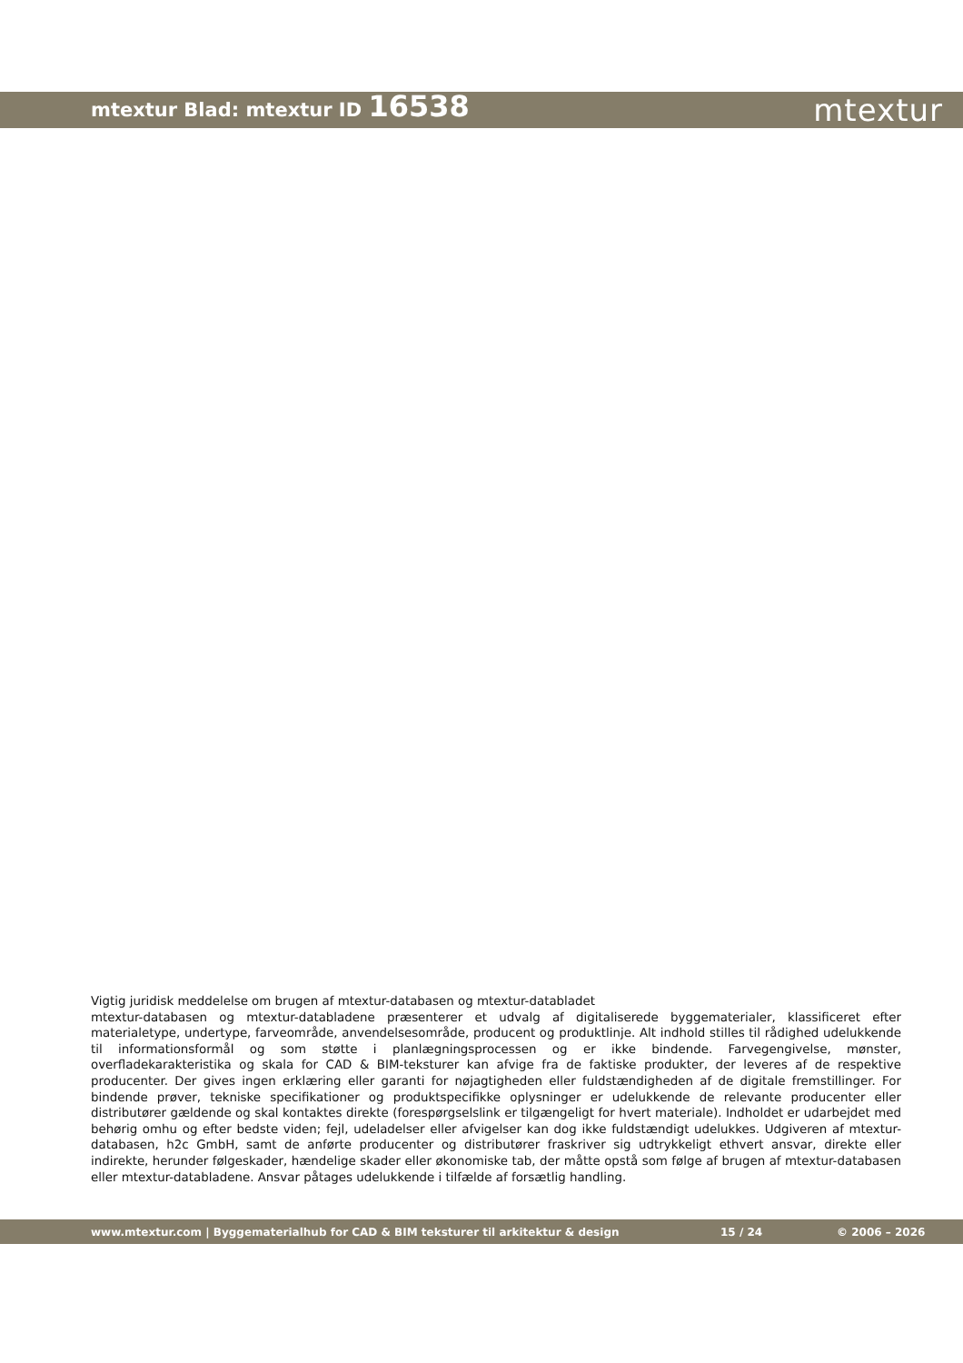mtextur Blad: mtextur ID 16538
mtextur
Vigtig juridisk meddelelse om brugen af mtextur-databasen og mtextur-databladet
mtextur-databasen og mtextur-databladene præsenterer et udvalg af digitaliserede byggematerialer, klassificeret efter materialetype, undertype, farveområde, anvendelsesområde, producent og produktlinje. Alt indhold stilles til rådighed udelukkende til informationsformål og som støtte i planlægningsprocessen og er ikke bindende. Farvegengivelse, mønster, overfladekarakteristika og skala for CAD & BIM-teksturer kan afvige fra de faktiske produkter, der leveres af de respektive producenter. Der gives ingen erklæring eller garanti for nøjagtigheden eller fuldstændigheden af de digitale fremstillinger. For bindende prøver, tekniske specifikationer og produktspecifikke oplysninger er udelukkende de relevante producenter eller distributører gældende og skal kontaktes direkte (forespørgselslink er tilgængeligt for hvert materiale). Indholdet er udarbejdet med behørig omhu og efter bedste viden; fejl, udeladelser eller afvigelser kan dog ikke fuldstændigt udelukkes. Udgiveren af mtextur-databasen, h2c GmbH, samt de anførte producenter og distributører fraskriver sig udtrykkeligt ethvert ansvar, direkte eller indirekte, herunder følgeskader, hændelige skader eller økonomiske tab, der måtte opstå som følge af brugen af mtextur-databasen eller mtextur-databladene. Ansvar påtages udelukkende i tilfælde af forsætlig handling.
www.mtextur.com | Byggematerialhub for CAD & BIM teksturer til arkitektur & design 15 / 24 © 2006 – 2026